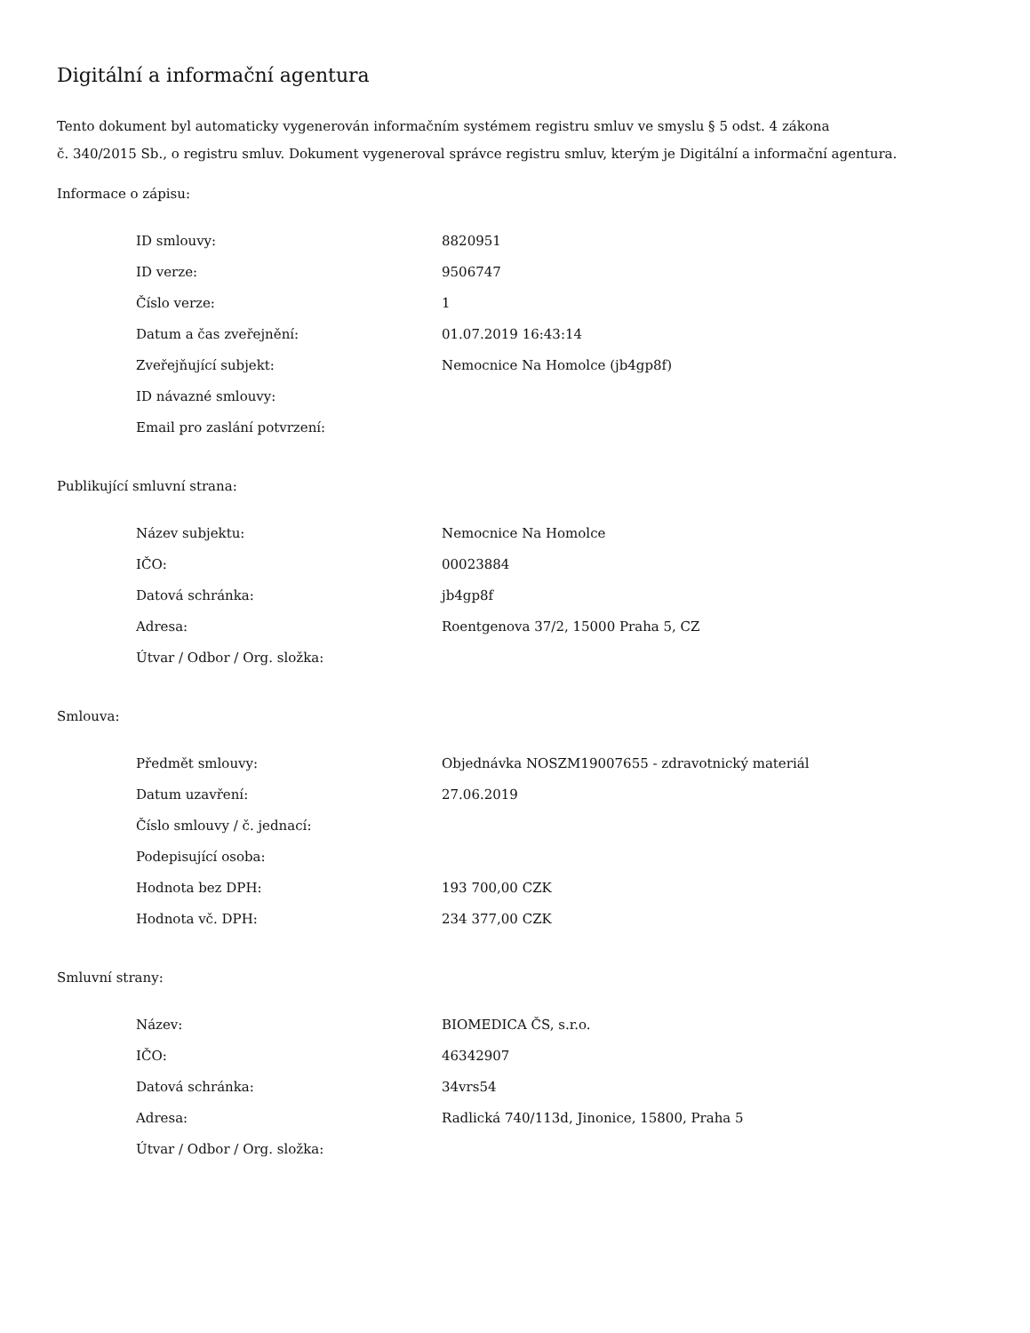Digitální a informační agentura
Tento dokument byl automaticky vygenerován informačním systémem registru smluv ve smyslu § 5 odst. 4 zákona
č. 340/2015 Sb., o registru smluv. Dokument vygeneroval správce registru smluv, kterým je Digitální a informační agentura.
Informace o zápisu:
| ID smlouvy: | 8820951 |
| ID verze: | 9506747 |
| Číslo verze: | 1 |
| Datum a čas zveřejnění: | 01.07.2019 16:43:14 |
| Zveřejňující subjekt: | Nemocnice Na Homolce (jb4gp8f) |
| ID návazné smlouvy: | |
| Email pro zaslání potvrzení: | |
Publikující smluvní strana:
| Název subjektu: | Nemocnice Na Homolce |
| IČO: | 00023884 |
| Datová schránka: | jb4gp8f |
| Adresa: | Roentgenova 37/2, 15000 Praha 5, CZ |
| Útvar / Odbor / Org. složka: | |
Smlouva:
| Předmět smlouvy: | Objednávka NOSZM19007655 - zdravotnický materiál |
| Datum uzavření: | 27.06.2019 |
| Číslo smlouvy / č. jednací: | |
| Podepisující osoba: | |
| Hodnota bez DPH: | 193 700,00 CZK |
| Hodnota vč. DPH: | 234 377,00 CZK |
Smluvní strany:
| Název: | BIOMEDICA ČS, s.r.o. |
| IČO: | 46342907 |
| Datová schránka: | 34vrs54 |
| Adresa: | Radlická 740/113d, Jinonice, 15800, Praha 5 |
| Útvar / Odbor / Org. složka: | |